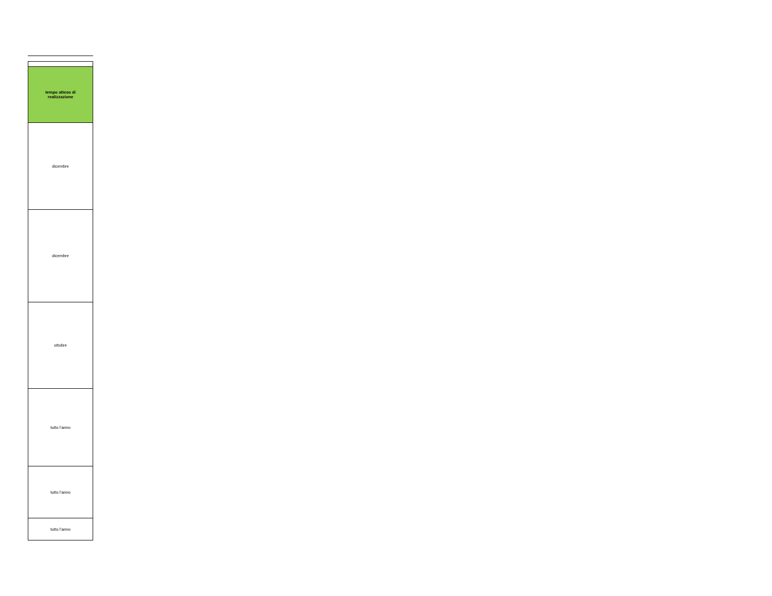| tempo atteso di realizzazione |
| --- |
| dicembre |
| dicembre |
| ottobre |
| tutto l'anno |
| tutto l'anno |
| tutto l'anno |